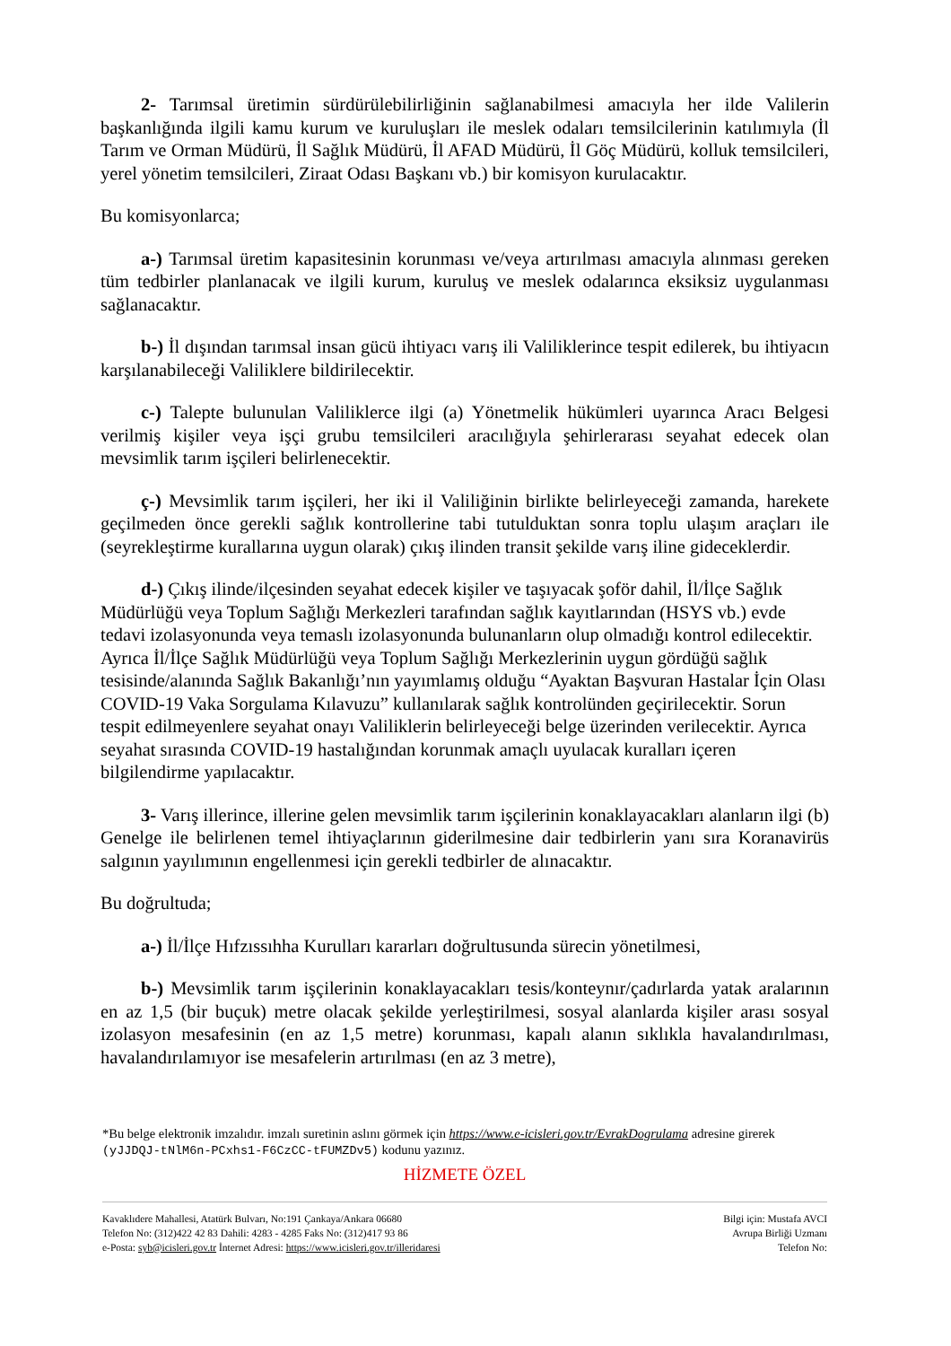2- Tarımsal üretimin sürdürülebilirliğinin sağlanabilmesi amacıyla her ilde Valilerin başkanlığında ilgili kamu kurum ve kuruluşları ile meslek odaları temsilcilerinin katılımıyla (İl Tarım ve Orman Müdürü, İl Sağlık Müdürü, İl AFAD Müdürü, İl Göç Müdürü, kolluk temsilcileri, yerel yönetim temsilcileri, Ziraat Odası Başkanı vb.) bir komisyon kurulacaktır.
Bu komisyonlarca;
a-) Tarımsal üretim kapasitesinin korunması ve/veya artırılması amacıyla alınması gereken tüm tedbirler planlanacak ve ilgili kurum, kuruluş ve meslek odalarınca eksiksiz uygulanması sağlanacaktır.
b-) İl dışından tarımsal insan gücü ihtiyacı varış ili Valiliklerince tespit edilerek, bu ihtiyacın karşılanabileceği Valiliklere bildirilecektir.
c-) Talepte bulunulan Valiliklerce ilgi (a) Yönetmelik hükümleri uyarınca Aracı Belgesi verilmiş kişiler veya işçi grubu temsilcileri aracılığıyla şehirlerarası seyahat edecek olan mevsimlik tarım işçileri belirlenecektir.
ç-) Mevsimlik tarım işçileri, her iki il Valiliğinin birlikte belirleyeceği zamanda, harekete geçilmeden önce gerekli sağlık kontrollerine tabi tutulduktan sonra toplu ulaşım araçları ile (seyrekleştirme kurallarına uygun olarak) çıkış ilinden transit şekilde varış iline gideceklerdir.
d-) Çıkış ilinde/ilçesinden seyahat edecek kişiler ve taşıyacak şoför dahil, İl/İlçe Sağlık Müdürlüğü veya Toplum Sağlığı Merkezleri tarafından sağlık kayıtlarından (HSYS vb.) evde tedavi izolasyonunda veya temaslı izolasyonunda bulunanların olup olmadığı kontrol edilecektir. Ayrıca İl/İlçe Sağlık Müdürlüğü veya Toplum Sağlığı Merkezlerinin uygun gördüğü sağlık tesisinde/alanında Sağlık Bakanlığı’nın yayımlamış olduğu “Ayaktan Başvuran Hastalar İçin Olası COVID-19 Vaka Sorgulama Kılavuzu” kullanılarak sağlık kontrolünden geçirilecektir. Sorun tespit edilmeyenlere seyahat onayı Valiliklerin belirleyeceği belge üzerinden verilecektir. Ayrıca seyahat sırasında COVID-19 hastalığından korunmak amaçlı uyulacak kuralları içeren bilgilendirme yapılacaktır.
3- Varış illerince, illerine gelen mevsimlik tarım işçilerinin konaklayacakları alanların ilgi (b) Genelge ile belirlenen temel ihtiyaçlarının giderilmesine dair tedbirlerin yanı sıra Koranavirüs salgının yayılımının engellenmesi için gerekli tedbirler de alınacaktır.
Bu doğrultuda;
a-) İl/İlçe Hıfzıssıhha Kurulları kararları doğrultusunda sürecin yönetilmesi,
b-) Mevsimlik tarım işçilerinin konaklayacakları tesis/konteynır/çadırlarda yatak aralarının en az 1,5 (bir buçuk) metre olacak şekilde yerleştirilmesi, sosyal alanlarda kişiler arası sosyal izolasyon mesafesinin (en az 1,5 metre) korunması, kapalı alanın sıklıkla havalandırılması, havalandırılamıyor ise mesafelerin artırılması (en az 3 metre),
*Bu belge elektronik imzalıdır. imzalı suretinin aslını görmek için https://www.e-icisleri.gov.tr/EvrakDogrulama adresine girerek (yJJDQJ-tNlM6n-PCxhs1-F6CzCC-tFUMZDv5) kodunu yazınız.
HİZMETE ÖZEL
Kavaklıdere Mahallesi, Atatürk Bulvarı, No:191 Çankaya/Ankara 06680
Telefon No: (312)422 42 83 Dahili: 4283 - 4285 Faks No: (312)417 93 86
e-Posta: syb@icisleri.gov.tr İnternet Adresi: https://www.icisleri.gov.tr/illeridaresi
Bilgi için: Mustafa AVCI
Avrupa Birliği Uzmanı
Telefon No: